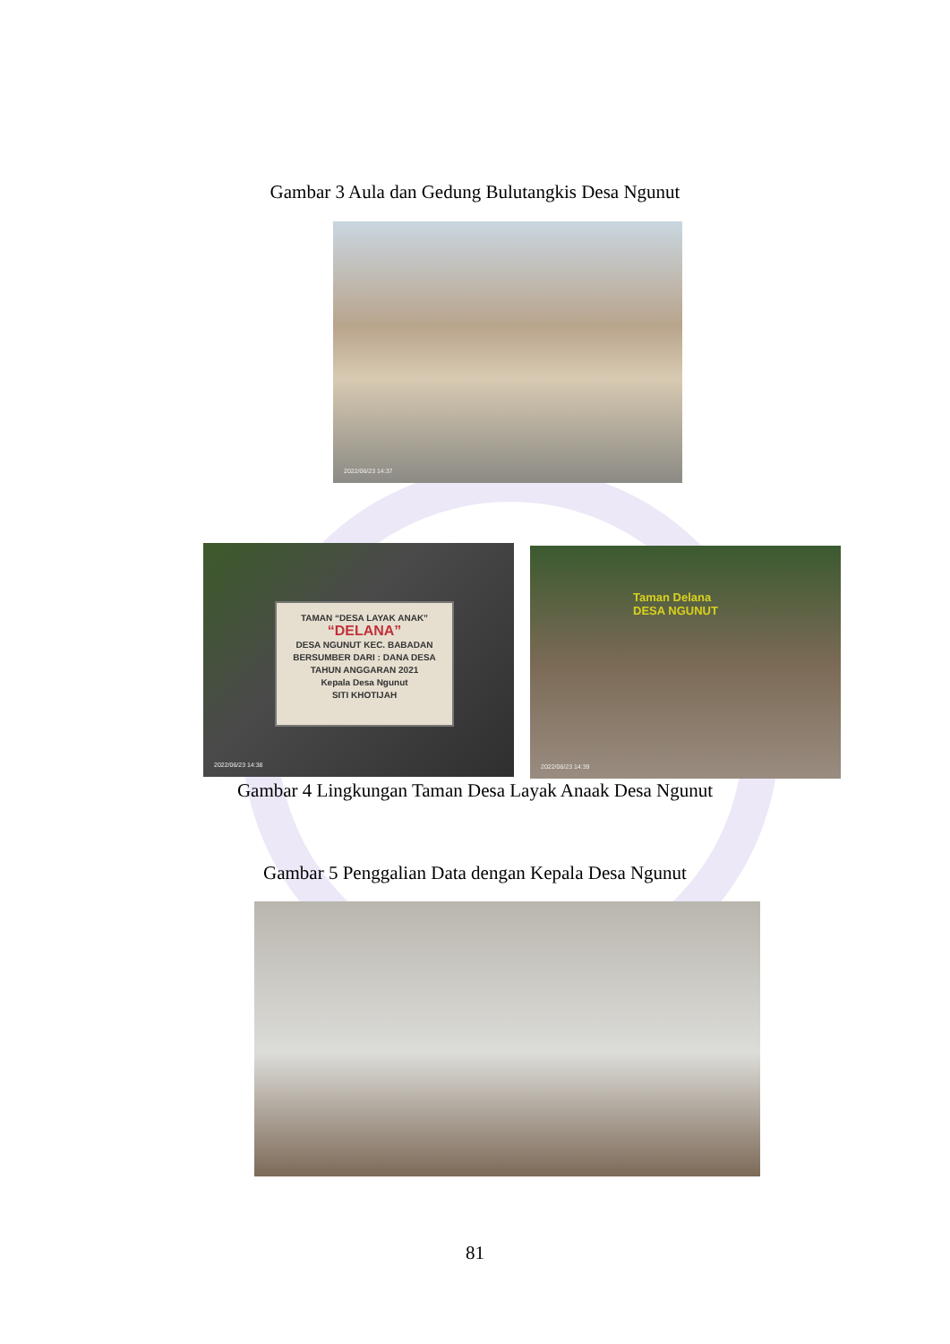Gambar 3 Aula dan Gedung Bulutangkis Desa Ngunut
2022/06/23 14:37
TAMAN “DESA LAYAK ANAK”
“DELANA”
DESA NGUNUT KEC. BABADAN
BERSUMBER DARI : DANA DESA
TAHUN ANGGARAN 2021
Kepala Desa Ngunut
SITI KHOTIJAH
2022/06/23 14:38
Taman Delana
DESA NGUNUT
2022/06/23 14:39
Gambar 4 Lingkungan Taman Desa Layak Anaak Desa Ngunut
Gambar 5 Penggalian Data dengan Kepala Desa Ngunut
81